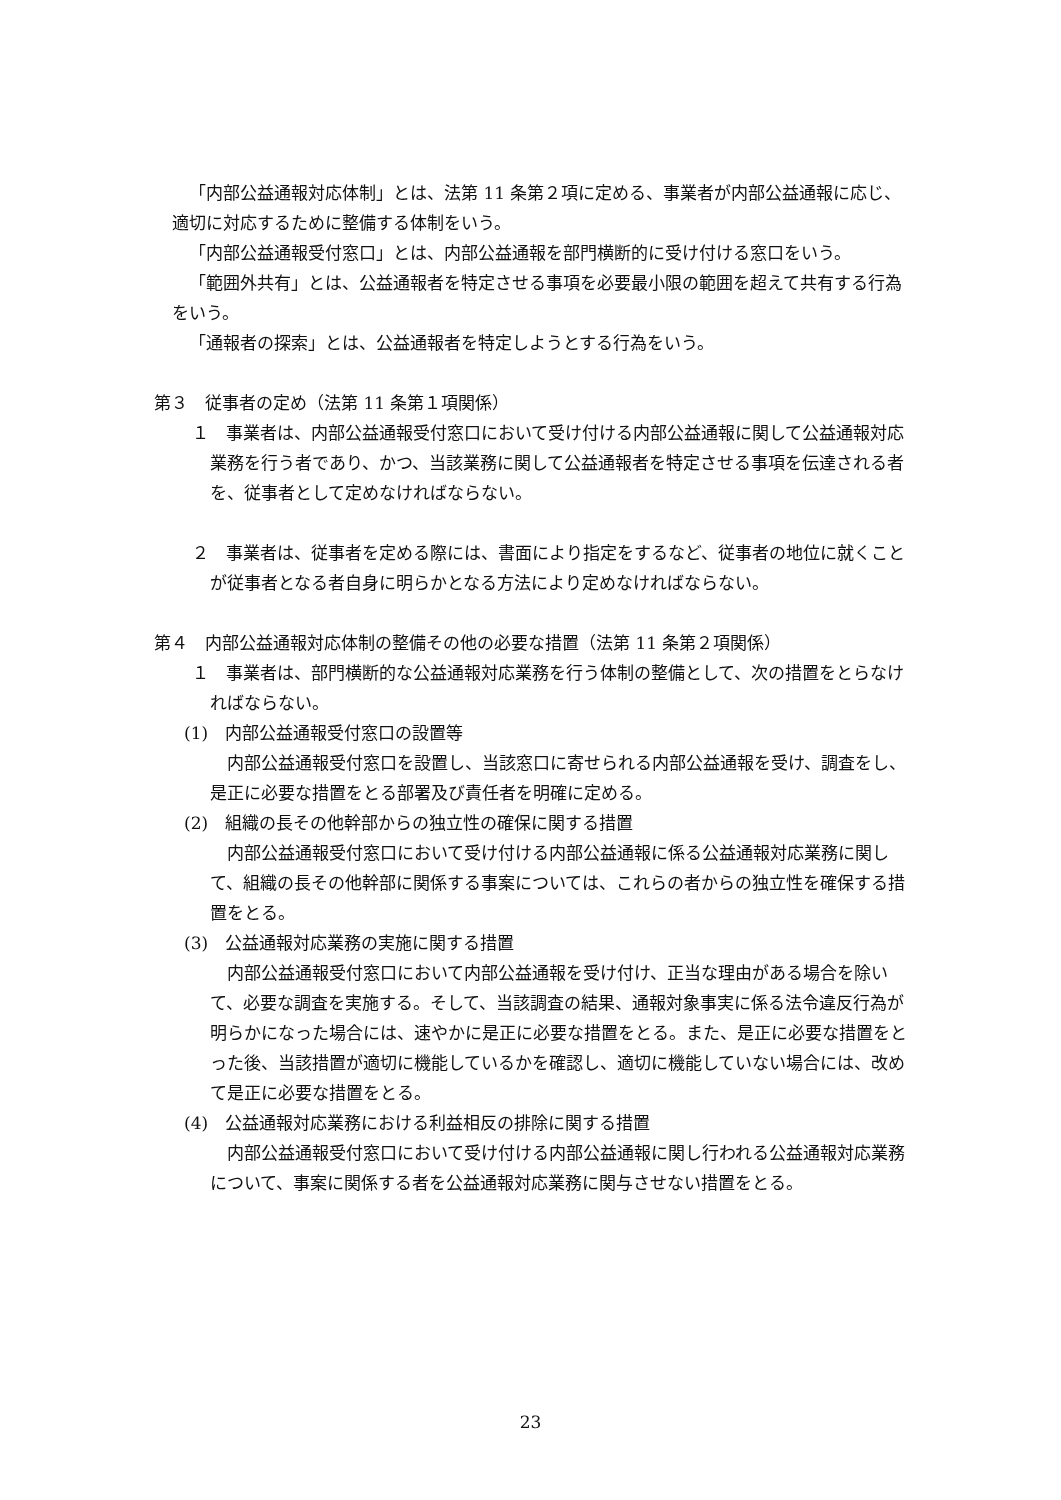「内部公益通報対応体制」とは、法第 11 条第２項に定める、事業者が内部公益通報に応じ、適切に対応するために整備する体制をいう。
「内部公益通報受付窓口」とは、内部公益通報を部門横断的に受け付ける窓口をいう。
「範囲外共有」とは、公益通報者を特定させる事項を必要最小限の範囲を超えて共有する行為をいう。
「通報者の探索」とは、公益通報者を特定しようとする行為をいう。
第３　従事者の定め（法第 11 条第１項関係）
１　事業者は、内部公益通報受付窓口において受け付ける内部公益通報に関して公益通報対応業務を行う者であり、かつ、当該業務に関して公益通報者を特定させる事項を伝達される者を、従事者として定めなければならない。
２　事業者は、従事者を定める際には、書面により指定をするなど、従事者の地位に就くことが従事者となる者自身に明らかとなる方法により定めなければならない。
第４　内部公益通報対応体制の整備その他の必要な措置（法第 11 条第２項関係）
１　事業者は、部門横断的な公益通報対応業務を行う体制の整備として、次の措置をとらなければならない。
(1)　内部公益通報受付窓口の設置等
内部公益通報受付窓口を設置し、当該窓口に寄せられる内部公益通報を受け、調査をし、是正に必要な措置をとる部署及び責任者を明確に定める。
(2)　組織の長その他幹部からの独立性の確保に関する措置
内部公益通報受付窓口において受け付ける内部公益通報に係る公益通報対応業務に関して、組織の長その他幹部に関係する事案については、これらの者からの独立性を確保する措置をとる。
(3)　公益通報対応業務の実施に関する措置
内部公益通報受付窓口において内部公益通報を受け付け、正当な理由がある場合を除いて、必要な調査を実施する。そして、当該調査の結果、通報対象事実に係る法令違反行為が明らかになった場合には、速やかに是正に必要な措置をとる。また、是正に必要な措置をとった後、当該措置が適切に機能しているかを確認し、適切に機能していない場合には、改めて是正に必要な措置をとる。
(4)　公益通報対応業務における利益相反の排除に関する措置
内部公益通報受付窓口において受け付ける内部公益通報に関し行われる公益通報対応業務について、事案に関係する者を公益通報対応業務に関与させない措置をとる。
23